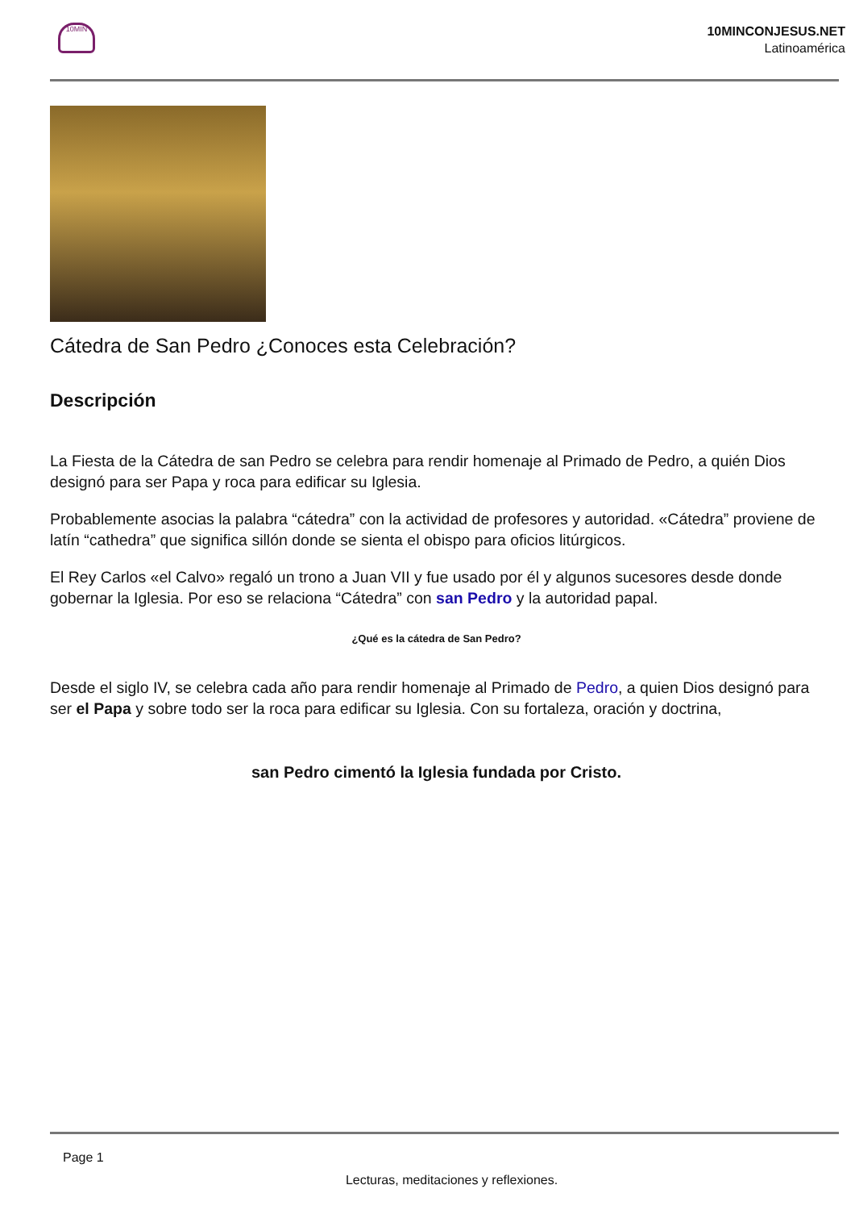10MIN
10MINCONJESUS.NET
Latinoamérica
Cátedra de San Pedro ¿Conoces esta Celebración?
Descripción
La Fiesta de la Cátedra de san Pedro se celebra para rendir homenaje al Primado de Pedro, a quién Dios designó para ser Papa y roca para edificar su Iglesia.
Probablemente asocias la palabra “cátedra” con la actividad de profesores y autoridad. «Cátedra” proviene de latín “cathedra” que significa sillón donde se sienta el obispo para oficios litúrgicos.
El Rey Carlos «el Calvo» regaló un trono a Juan VII y fue usado por él y algunos sucesores desde donde gobernar la Iglesia. Por eso se relaciona “Cátedra” con san Pedro y la autoridad papal.
¿Qué es la cátedra de San Pedro?
Desde el siglo IV, se celebra cada año para rendir homenaje al Primado de Pedro, a quien Dios designó para ser el Papa y sobre todo ser la roca para edificar su Iglesia. Con su fortaleza, oración y doctrina,
san Pedro cimentó la Iglesia fundada por Cristo.
Page 1
Lecturas, meditaciones y reflexiones.